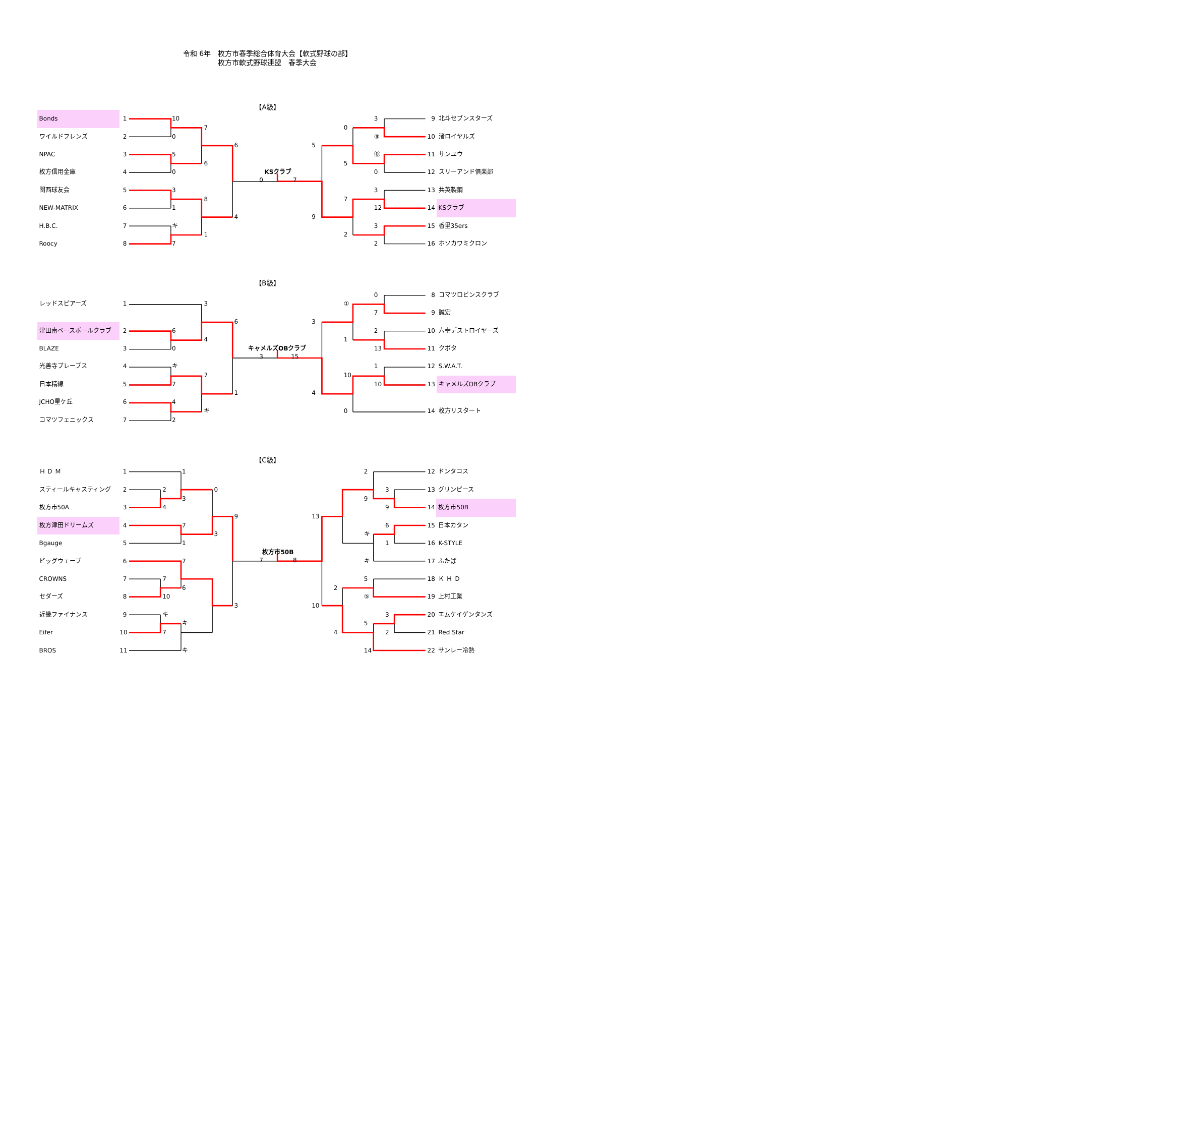令和 6年　枚方市春季総合体育大会【軟式野球の部】
枚方市軟式野球連盟　春季大会
【A級】
Bonds
1
ワイルドフレンズ
2
NPAC
3
枚方信用金庫
4
関西球友会
5
NEW-MATRIX
6
H.B.C.
7
Roocy
8
10
0
5
0
3
1
キ
7
7
6
8
1
6
4
KSクラブ
0
7
5
9
0
5
7
2
3
③
⓪
0
3
12
3
2
9
北斗セブンスターズ
10
渚ロイヤルズ
11
サンユウ
12
スリーアンド倶楽部
13
共英製鋼
14
KSクラブ
15
香里35ers
16
ホソカワミクロン
【B級】
レッドスピアーズ
1
津田南ベースボールクラブ
2
BLAZE
3
光善寺ブレーブス
4
日本精線
5
JCHO星ケ丘
6
コマツフェニックス
7
6
0
キ
7
4
2
3
4
7
キ
6
1
キャメルズOBクラブ
3
15
3
4
①
1
10
0
0
7
2
13
1
10
8
コマツロビンスクラブ
9
誠宏
10
六幸デストロイヤーズ
11
クボタ
12
S.W.A.T.
13
キャメルズOBクラブ
14
枚方リスタート
【C級】
Ｈ Ｄ Ｍ
1
スティールキャスティング
2
枚方市50A
3
枚方津田ドリームズ
4
Bgauge
5
ビッグウェーブ
6
CROWNS
7
セダーズ
8
近畿ファイナンス
9
Eifer
10
BROS
11
2
4
7
10
キ
7
1
3
7
1
7
6
キ
キ
0
3
9
3
枚方市50B
7
8
13
10
2
4
2
9
キ
キ
5
⑤
5
14
3
9
6
1
3
2
12
ドンタコス
13
グリンピース
14
枚方市50B
15
日本カタン
16
K-STYLE
17
ふたば
18
Ｋ Ｈ Ｄ
19
上村工業
20
エムケイゲンタンズ
21
Red Star
22
サンレー冷熱